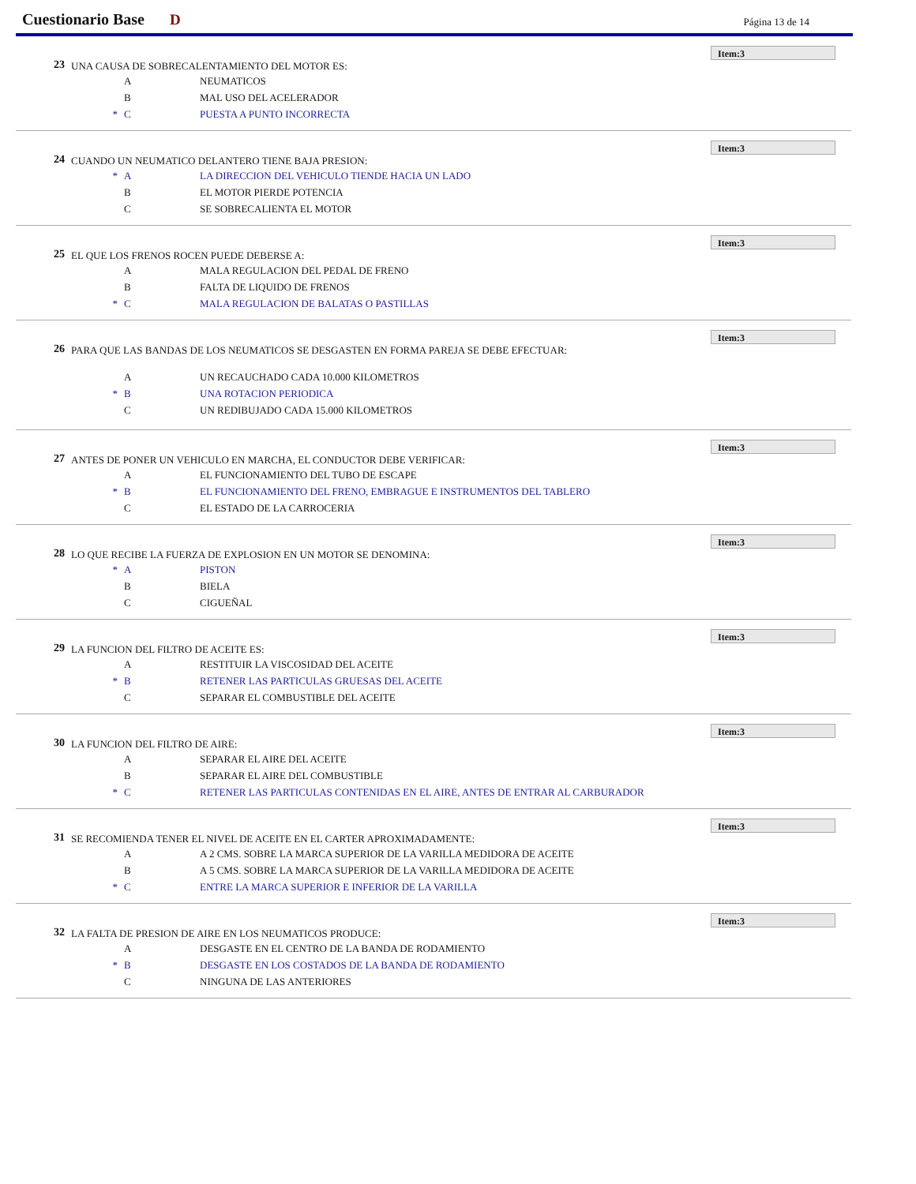Cuestionario Base D Página 13 de 14
Item:3
23 UNA CAUSA DE SOBRECALENTAMIENTO DEL MOTOR ES:
A NEUMATICOS
B MAL USO DEL ACELERADOR
* C PUESTA A PUNTO INCORRECTA
Item:3
24 CUANDO UN NEUMATICO DELANTERO TIENE BAJA PRESION:
* A LA DIRECCION DEL VEHICULO TIENDE HACIA UN LADO
B EL MOTOR PIERDE POTENCIA
C SE SOBRECALIENTA EL MOTOR
Item:3
25 EL QUE LOS FRENOS ROCEN PUEDE DEBERSE A:
A MALA REGULACION DEL PEDAL DE FRENO
B FALTA DE LIQUIDO DE FRENOS
* C MALA REGULACION DE BALATAS O PASTILLAS
Item:3
26 PARA QUE LAS BANDAS DE LOS NEUMATICOS SE DESGASTEN EN FORMA PAREJA SE DEBE EFECTUAR:
A UN RECAUCHADO CADA 10.000 KILOMETROS
* B UNA ROTACION PERIODICA
C UN REDIBUJADO CADA 15.000 KILOMETROS
Item:3
27 ANTES DE PONER UN VEHICULO EN MARCHA, EL CONDUCTOR DEBE VERIFICAR:
A EL FUNCIONAMIENTO DEL TUBO DE ESCAPE
* B EL FUNCIONAMIENTO DEL FRENO, EMBRAGUE E INSTRUMENTOS DEL TABLERO
C EL ESTADO DE LA CARROCERIA
Item:3
28 LO QUE RECIBE LA FUERZA DE EXPLOSION EN UN MOTOR SE DENOMINA:
* A PISTON
B BIELA
C CIGUEÑAL
Item:3
29 LA FUNCION DEL FILTRO DE ACEITE ES:
A RESTITUIR LA VISCOSIDAD DEL ACEITE
* B RETENER LAS PARTICULAS GRUESAS DEL ACEITE
C SEPARAR EL COMBUSTIBLE DEL ACEITE
Item:3
30 LA FUNCION DEL FILTRO DE AIRE:
A SEPARAR EL AIRE DEL ACEITE
B SEPARAR EL AIRE DEL COMBUSTIBLE
* C RETENER LAS PARTICULAS CONTENIDAS EN EL AIRE, ANTES DE ENTRAR AL CARBURADOR
Item:3
31 SE RECOMIENDA TENER EL NIVEL DE ACEITE EN EL CARTER APROXIMADAMENTE:
A A 2 CMS. SOBRE LA MARCA SUPERIOR DE LA VARILLA MEDIDORA DE ACEITE
B A 5 CMS. SOBRE LA MARCA SUPERIOR DE LA VARILLA MEDIDORA DE ACEITE
* C ENTRE LA MARCA SUPERIOR E INFERIOR DE LA VARILLA
Item:3
32 LA FALTA DE PRESION DE AIRE EN LOS NEUMATICOS PRODUCE:
A DESGASTE EN EL CENTRO DE LA BANDA DE RODAMIENTO
* B DESGASTE EN LOS COSTADOS DE LA BANDA DE RODAMIENTO
C NINGUNA DE LAS ANTERIORES